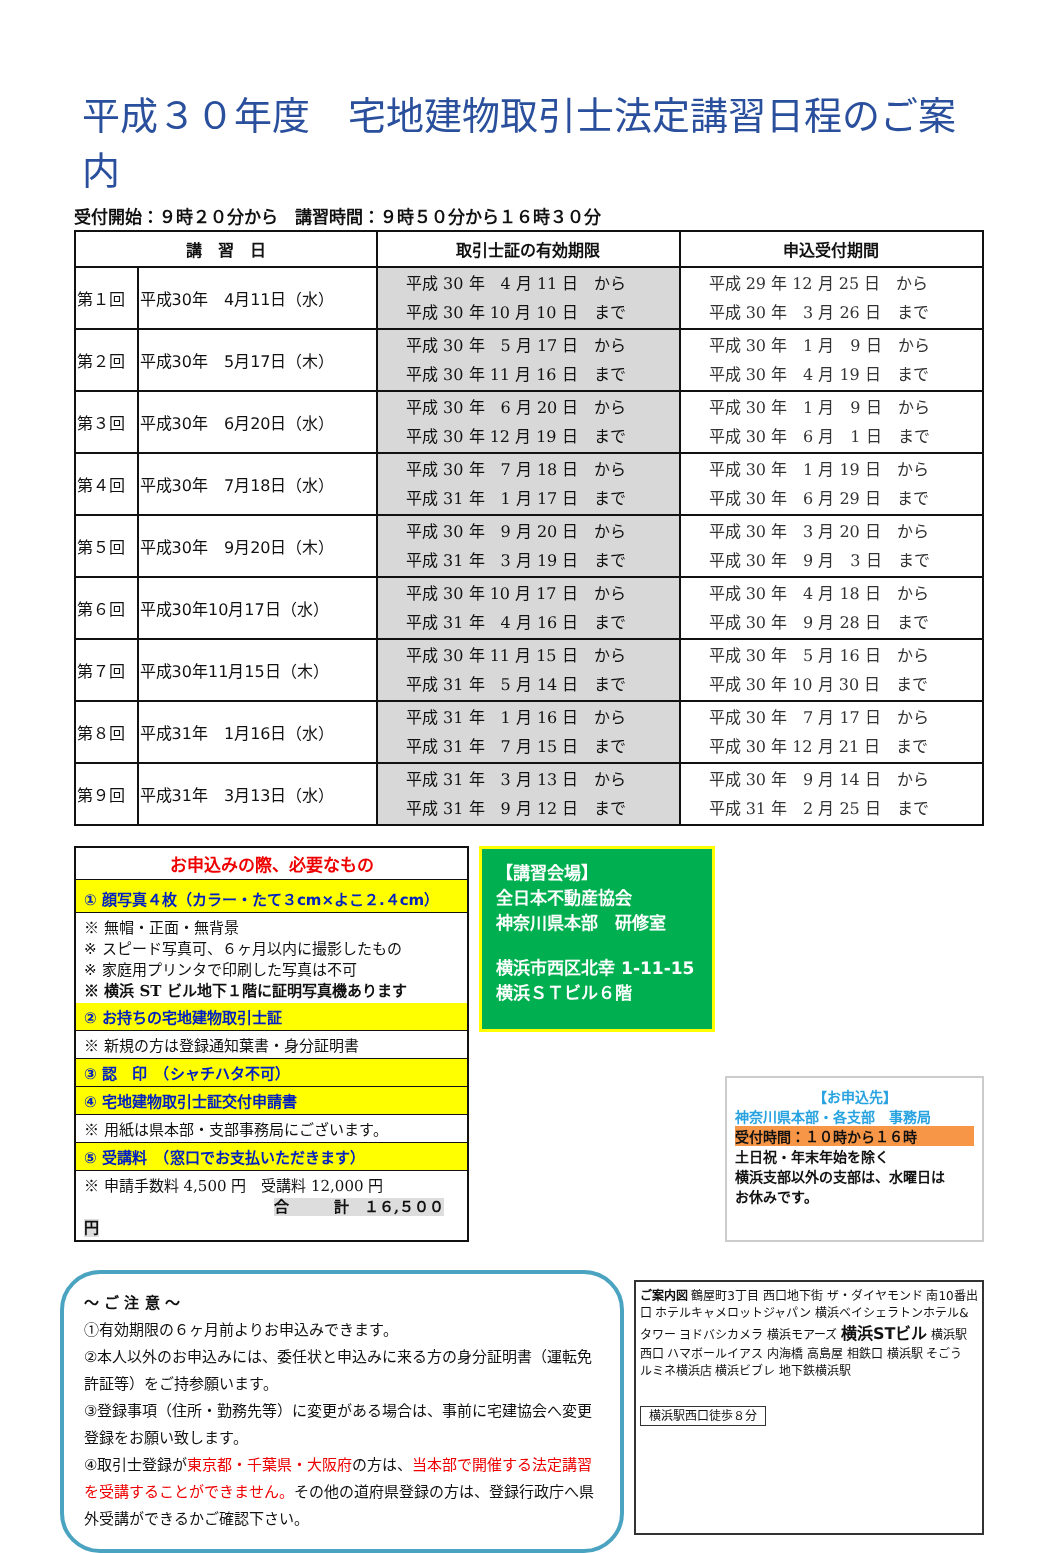平成３０年度　宅地建物取引士法定講習日程のご案内
受付開始：９時２０分から　講習時間：９時５０分から１６時３０分
| 講 習 日 | | 取引士証の有効期限 | 申込受付期間 |
| --- | --- | --- | --- |
| 第１回 | 平成30年 4月11日（水） | 平成 30 年 4 月 11 日 から 平成 30 年 10 月 10 日 まで | 平成 29 年 12 月 25 日 から 平成 30 年 3 月 26 日 まで |
| 第２回 | 平成30年 5月17日（木） | 平成 30 年 5 月 17 日 から 平成 30 年 11 月 16 日 まで | 平成 30 年 1 月 9 日 から 平成 30 年 4 月 19 日 まで |
| 第３回 | 平成30年 6月20日（水） | 平成 30 年 6 月 20 日 から 平成 30 年 12 月 19 日 まで | 平成 30 年 1 月 9 日 から 平成 30 年 6 月 1 日 まで |
| 第４回 | 平成30年 7月18日（水） | 平成 30 年 7 月 18 日 から 平成 31 年 1 月 17 日 まで | 平成 30 年 1 月 19 日 から 平成 30 年 6 月 29 日 まで |
| 第５回 | 平成30年 9月20日（木） | 平成 30 年 9 月 20 日 から 平成 31 年 3 月 19 日 まで | 平成 30 年 3 月 20 日 から 平成 30 年 9 月 3 日 まで |
| 第６回 | 平成30年10月17日（水） | 平成 30 年 10 月 17 日 から 平成 31 年 4 月 16 日 まで | 平成 30 年 4 月 18 日 から 平成 30 年 9 月 28 日 まで |
| 第７回 | 平成30年11月15日（木） | 平成 30 年 11 月 15 日 から 平成 31 年 5 月 14 日 まで | 平成 30 年 5 月 16 日 から 平成 30 年 10 月 30 日 まで |
| 第８回 | 平成31年 1月16日（水） | 平成 31 年 1 月 16 日 から 平成 31 年 7 月 15 日 まで | 平成 30 年 7 月 17 日 から 平成 30 年 12 月 21 日 まで |
| 第９回 | 平成31年 3月13日（水） | 平成 31 年 3 月 13 日 から 平成 31 年 9 月 12 日 まで | 平成 30 年 9 月 14 日 から 平成 31 年 2 月 25 日 まで |
お申込みの際、必要なもの
① 顔写真４枚（カラー・たて３cm×よこ２.４cm）
※ 無帽・正面・無背景
※ スピード写真可、６ヶ月以内に撮影したもの
※ 家庭用プリンタで印刷した写真は不可
※ 横浜 ST ビル地下１階に証明写真機あります
② お持ちの宅地建物取引士証
※ 新規の方は登録通知葉書・身分証明書
③ 認　印　（シャチハタ不可）
④ 宅地建物取引士証交付申請書
※ 用紙は県本部・支部事務局にございます。
⑤ 受講料　（窓口でお支払いただきます）
※ 申請手数料 4,500 円　受講料 12,000 円
合　　　計　１６,５００円
【講習会場】
全日本不動産協会
神奈川県本部　研修室
横浜市西区北幸 1-11-15
横浜ＳＴビル６階
【お申込先】
神奈川県本部・各支部　事務局
受付時間：１０時から１６時
土日祝・年末年始を除く
横浜支部以外の支部は、水曜日は
お休みです。
～ ご 注 意 ～
①有効期限の６ヶ月前よりお申込みできます。
②本人以外のお申込みには、委任状と申込みに来る方の身分証明書（運転免許証等）をご持参願います。
③登録事項（住所・勤務先等）に変更がある場合は、事前に宅建協会へ変更登録をお願い致します。
④取引士登録が東京都・千葉県・大阪府の方は、当本部で開催する法定講習を受講することができません。その他の道府県登録の方は、登録行政庁へ県外受講ができるかご確認下さい。
ご案内図 鶴屋町3丁目 西口地下街 ザ・ダイヤモンド 南10番出口 ホテルキャメロットジャパン 横浜ベイシェラトンホテル&タワー ヨドバシカメラ 横浜モアーズ 横浜STビル 横浜駅西口 ハマボールイアス 内海橋 高島屋 相鉄口 横浜駅 そごう ルミネ横浜店 横浜ビブレ 地下鉄横浜駅
横浜駅西口徒歩８分